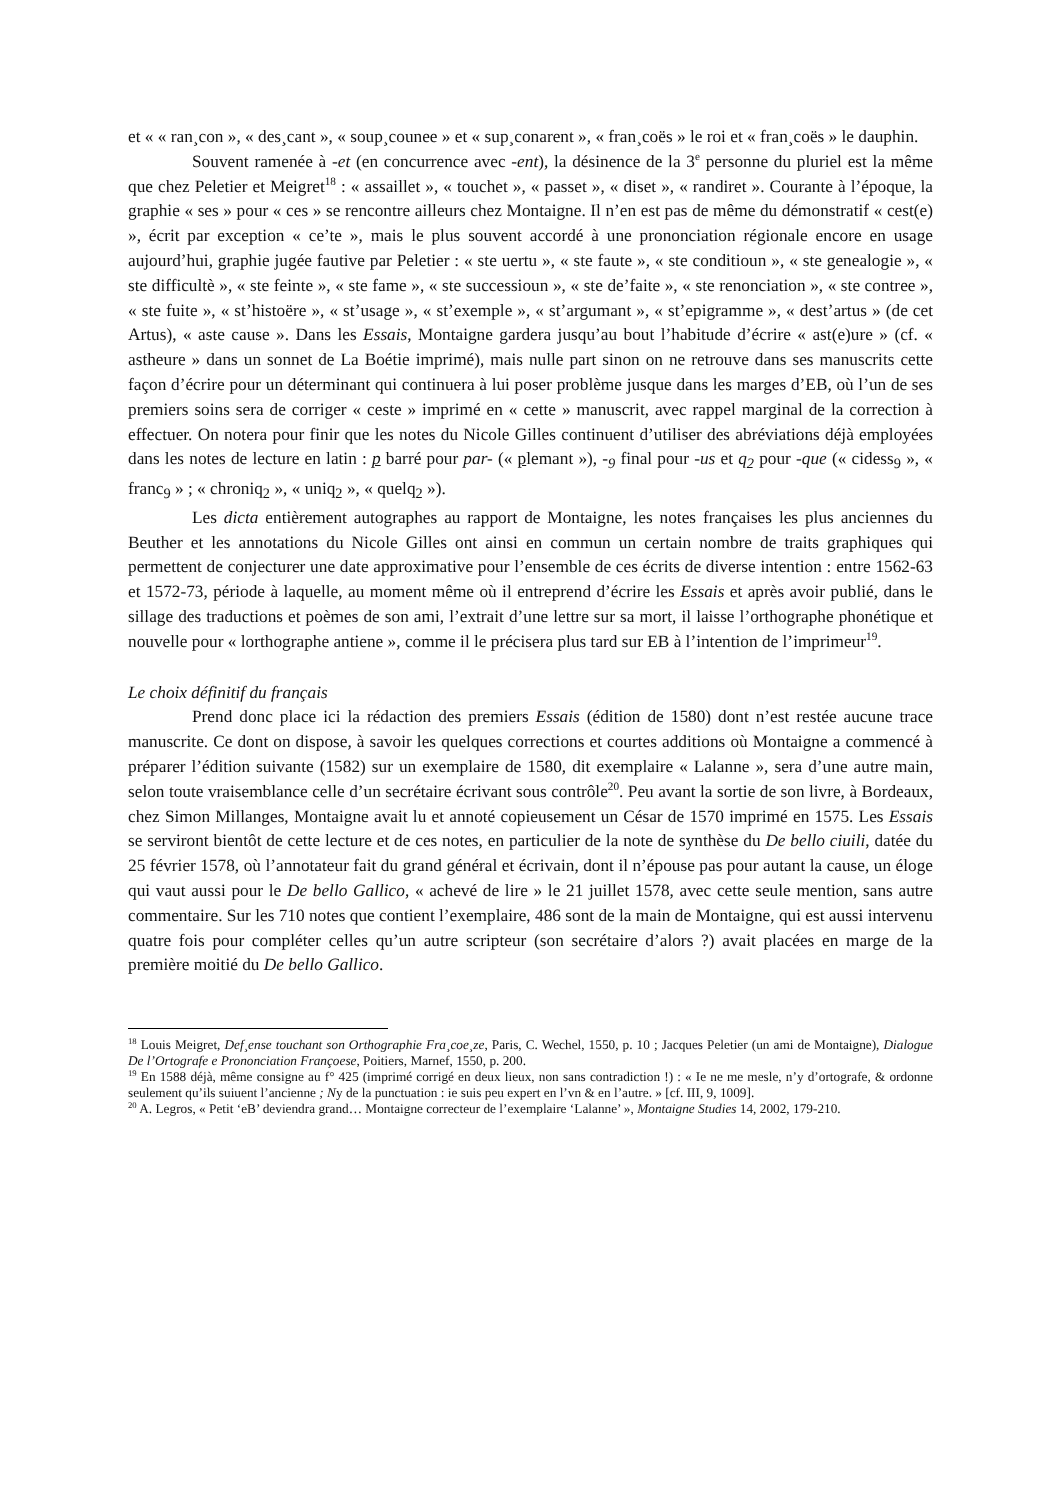et « « ran¸con », « des¸cant », « soup¸counee » et « sup¸conarent », « fran¸coës » le roi et « fran¸coës » le dauphin.
Souvent ramenée à -et (en concurrence avec -ent), la désinence de la 3<sup>e</sup> personne du pluriel est la même que chez Peletier et Meigret<sup>18</sup> : « assaillet », « touchet », « passet », « diset », « randiret ». Courante à l’époque, la graphie « ses » pour « ces » se rencontre ailleurs chez Montaigne. Il n’en est pas de même du démonstratif « cest(e) », écrit par exception « ce’te », mais le plus souvent accordé à une prononciation régionale encore en usage aujourd’hui, graphie jugée fautive par Peletier : « ste uertu », « ste faute », « ste conditioun », « ste genealogie », « ste difficultè », « ste feinte », « ste fame », « ste successioun », « ste de’faite », « ste renonciation », « ste contree », « ste fuite », « st’histoëre », « st’usage », « st’exemple », « st’argumant », « st’epigramme », « dest’artus » (de cet Artus), « aste cause ». Dans les Essais, Montaigne gardera jusqu’au bout l’habitude d’écrire « ast(e)ure » (cf. « astheure » dans un sonnet de La Boétie imprimé), mais nulle part sinon on ne retrouve dans ses manuscrits cette façon d’écrire pour un déterminant qui continuera à lui poser problème jusque dans les marges d’EB, où l’un de ses premiers soins sera de corriger « ceste » imprimé en « cette » manuscrit, avec rappel marginal de la correction à effectuer. On notera pour finir que les notes du Nicole Gilles continuent d’utiliser des abréviations déjà employées dans les notes de lecture en latin : p barré pour par- (« plemant »), -<sub>9</sub> final pour -us et q<sub>2</sub> pour -que (« cidess<sub>9</sub> », « franc<sub>9</sub> » ; « chroniq<sub>2</sub> », « uniq<sub>2</sub> », « quelq<sub>2</sub> »).
Les dicta entièrement autographes au rapport de Montaigne, les notes françaises les plus anciennes du Beuther et les annotations du Nicole Gilles ont ainsi en commun un certain nombre de traits graphiques qui permettent de conjecturer une date approximative pour l’ensemble de ces écrits de diverse intention : entre 1562-63 et 1572-73, période à laquelle, au moment même où il entreprend d’écrire les Essais et après avoir publié, dans le sillage des traductions et poèmes de son ami, l’extrait d’une lettre sur sa mort, il laisse l’orthographe phonétique et nouvelle pour « lorthographe antiene », comme il le précisera plus tard sur EB à l’intention de l’imprimeur<sup>19</sup>.
Le choix définitif du français
Prend donc place ici la rédaction des premiers Essais (édition de 1580) dont n’est restée aucune trace manuscrite. Ce dont on dispose, à savoir les quelques corrections et courtes additions où Montaigne a commencé à préparer l’édition suivante (1582) sur un exemplaire de 1580, dit exemplaire « Lalanne », sera d’une autre main, selon toute vraisemblance celle d’un secrétaire écrivant sous contrôle<sup>20</sup>. Peu avant la sortie de son livre, à Bordeaux, chez Simon Millanges, Montaigne avait lu et annoté copieusement un César de 1570 imprimé en 1575. Les Essais se serviront bientôt de cette lecture et de ces notes, en particulier de la note de synthèse du De bello ciuili, datée du 25 février 1578, où l’annotateur fait du grand général et écrivain, dont il n’épouse pas pour autant la cause, un éloge qui vaut aussi pour le De bello Gallico, « achevé de lire » le 21 juillet 1578, avec cette seule mention, sans autre commentaire. Sur les 710 notes que contient l’exemplaire, 486 sont de la main de Montaigne, qui est aussi intervenu quatre fois pour compléter celles qu’un autre scripteur (son secrétaire d’alors ?) avait placées en marge de la première moitié du De bello Gallico.
<sup>18</sup> Louis Meigret, Def¸ense touchant son Orthographie Fra¸coe¸ze, Paris, C. Wechel, 1550, p. 10 ; Jacques Peletier (un ami de Montaigne), Dialogue De l’Ortografe e Prononciation Françoese, Poitiers, Marnef, 1550, p. 200.
<sup>19</sup> En 1588 déjà, même consigne au f° 425 (imprimé corrigé en deux lieux, non sans contradiction !) : « Ie ne me mesle, n’y d’ortografe, & ordonne seulement qu’ils suiuent l’ancienne ; Ny de la punctuation : ie suis peu expert en l’vn & en l’autre. » [cf. III, 9, 1009].
<sup>20</sup> A. Legros, « Petit ‘eB’ deviendra grand… Montaigne correcteur de l’exemplaire ‘Lalanne’ », Montaigne Studies 14, 2002, 179-210.